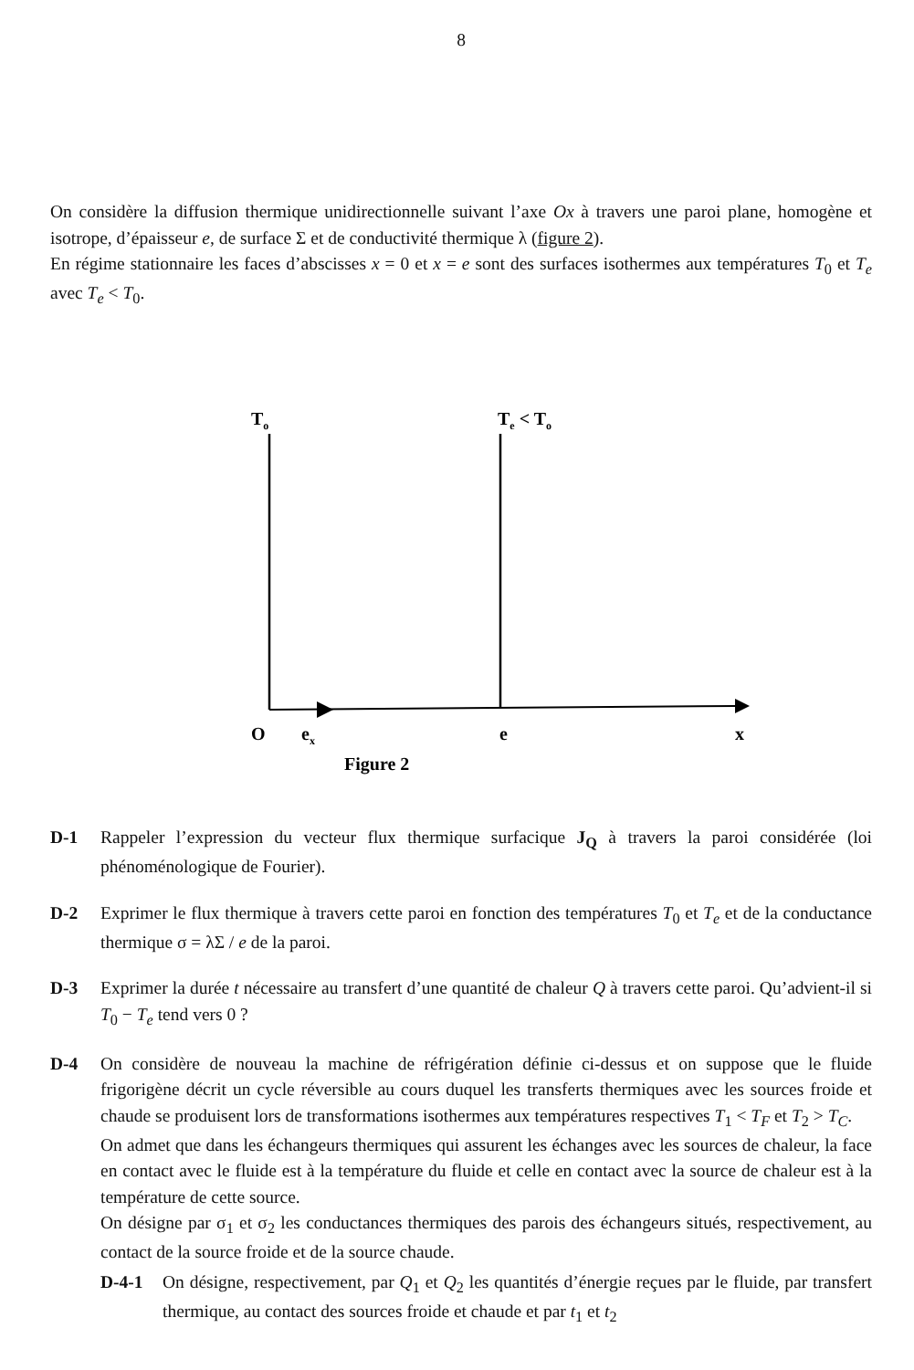8
On considère la diffusion thermique unidirectionnelle suivant l’axe Ox à travers une paroi plane, homogène et isotrope, d’épaisseur e, de surface Σ et de conductivité thermique λ (figure 2).
En régime stationnaire les faces d’abscisses x = 0 et x = e sont des surfaces isothermes aux températures T<sub>0</sub> et T<sub>e</sub> avec T<sub>e</sub> < T<sub>0</sub>.
To
Te < To
O
ex
e
x
Figure 2
D-1 Rappeler l’expression du vecteur flux thermique surfacique J<sub>Q</sub> à travers la paroi considérée (loi phénoménologique de Fourier).
D-2 Exprimer le flux thermique à travers cette paroi en fonction des températures T<sub>0</sub> et T<sub>e</sub> et de la conductance thermique σ = λΣ / e de la paroi.
D-3 Exprimer la durée t nécessaire au transfert d’une quantité de chaleur Q à travers cette paroi. Qu’advient-il si T<sub>0</sub> − T<sub>e</sub> tend vers 0 ?
D-4 On considère de nouveau la machine de réfrigération définie ci-dessus et on suppose que le fluide frigorigène décrit un cycle réversible au cours duquel les transferts thermiques avec les sources froide et chaude se produisent lors de transformations isothermes aux températures respectives T<sub>1</sub> < T<sub>F</sub> et T<sub>2</sub> > T<sub>C</sub>.
On admet que dans les échangeurs thermiques qui assurent les échanges avec les sources de chaleur, la face en contact avec le fluide est à la température du fluide et celle en contact avec la source de chaleur est à la température de cette source.
On désigne par σ<sub>1</sub> et σ<sub>2</sub> les conductances thermiques des parois des échangeurs situés, respectivement, au contact de la source froide et de la source chaude.
D-4-1 On désigne, respectivement, par Q<sub>1</sub> et Q<sub>2</sub> les quantités d’énergie reçues par le fluide, par transfert thermique, au contact des sources froide et chaude et par t<sub>1</sub> et t<sub>2</sub>